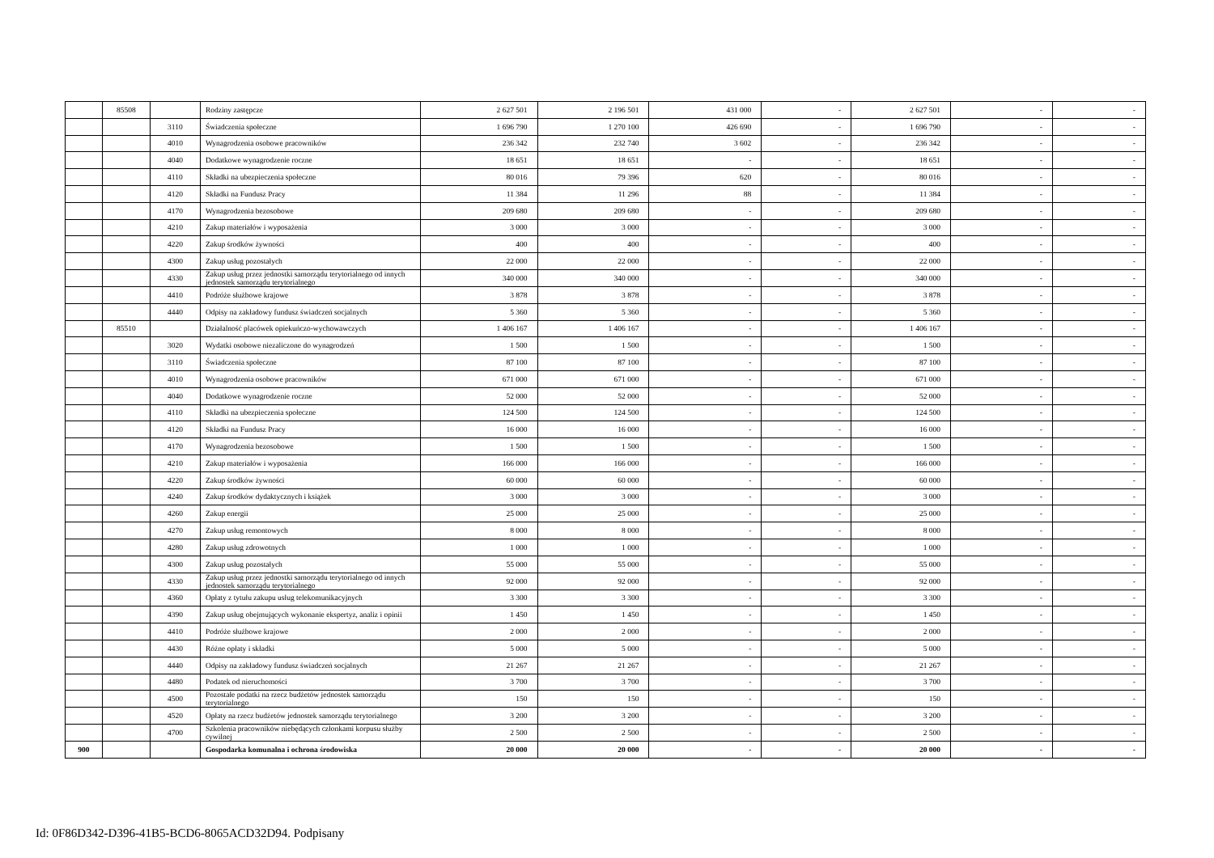| | 85508 | | Rodziny zastępcze | 2 627 501 | 2 196 501 | 431 000 | - | 2 627 501 | - | - |
| | | 3110 | Świadczenia społeczne | 1 696 790 | 1 270 100 | 426 690 | - | 1 696 790 | - | - |
| | | 4010 | Wynagrodzenia osobowe pracowników | 236 342 | 232 740 | 3 602 | - | 236 342 | - | - |
| | | 4040 | Dodatkowe wynagrodzenie roczne | 18 651 | 18 651 | - | - | 18 651 | - | - |
| | | 4110 | Składki na ubezpieczenia społeczne | 80 016 | 79 396 | 620 | - | 80 016 | - | - |
| | | 4120 | Składki na Fundusz Pracy | 11 384 | 11 296 | 88 | - | 11 384 | - | - |
| | | 4170 | Wynagrodzenia bezosobowe | 209 680 | 209 680 | - | - | 209 680 | - | - |
| | | 4210 | Zakup materiałów i wyposażenia | 3 000 | 3 000 | - | - | 3 000 | - | - |
| | | 4220 | Zakup środków żywności | 400 | 400 | - | - | 400 | - | - |
| | | 4300 | Zakup usług pozostałych | 22 000 | 22 000 | - | - | 22 000 | - | - |
| | | 4330 | Zakup usług przez jednostki samorządu terytorialnego od innych jednostek samorządu terytorialnego | 340 000 | 340 000 | - | - | 340 000 | - | - |
| | | 4410 | Podróże służbowe krajowe | 3 878 | 3 878 | - | - | 3 878 | - | - |
| | | 4440 | Odpisy na zakładowy fundusz świadczeń socjalnych | 5 360 | 5 360 | - | - | 5 360 | - | - |
| | 85510 | | Działalność placówek opiekuńczo-wychowawczych | 1 406 167 | 1 406 167 | - | - | 1 406 167 | - | - |
| | | 3020 | Wydatki osobowe niezaliczone do wynagrodzeń | 1 500 | 1 500 | - | - | 1 500 | - | - |
| | | 3110 | Świadczenia społeczne | 87 100 | 87 100 | - | - | 87 100 | - | - |
| | | 4010 | Wynagrodzenia osobowe pracowników | 671 000 | 671 000 | - | - | 671 000 | - | - |
| | | 4040 | Dodatkowe wynagrodzenie roczne | 52 000 | 52 000 | - | - | 52 000 | - | - |
| | | 4110 | Składki na ubezpieczenia społeczne | 124 500 | 124 500 | - | - | 124 500 | - | - |
| | | 4120 | Składki na Fundusz Pracy | 16 000 | 16 000 | - | - | 16 000 | - | - |
| | | 4170 | Wynagrodzenia bezosobowe | 1 500 | 1 500 | - | - | 1 500 | - | - |
| | | 4210 | Zakup materiałów i wyposażenia | 166 000 | 166 000 | - | - | 166 000 | - | - |
| | | 4220 | Zakup środków żywności | 60 000 | 60 000 | - | - | 60 000 | - | - |
| | | 4240 | Zakup środków dydaktycznych i książek | 3 000 | 3 000 | - | - | 3 000 | - | - |
| | | 4260 | Zakup energii | 25 000 | 25 000 | - | - | 25 000 | - | - |
| | | 4270 | Zakup usług remontowych | 8 000 | 8 000 | - | - | 8 000 | - | - |
| | | 4280 | Zakup usług zdrowotnych | 1 000 | 1 000 | - | - | 1 000 | - | - |
| | | 4300 | Zakup usług pozostałych | 55 000 | 55 000 | - | - | 55 000 | - | - |
| | | 4330 | Zakup usług przez jednostki samorządu terytorialnego od innych jednostek samorządu terytorialnego | 92 000 | 92 000 | - | - | 92 000 | - | - |
| | | 4360 | Opłaty z tytułu zakupu usług telekomunikacyjnych | 3 300 | 3 300 | - | - | 3 300 | - | - |
| | | 4390 | Zakup usług obejmujących wykonanie ekspertyz, analiz i opinii | 1 450 | 1 450 | - | - | 1 450 | - | - |
| | | 4410 | Podróże służbowe krajowe | 2 000 | 2 000 | - | - | 2 000 | - | - |
| | | 4430 | Różne opłaty i składki | 5 000 | 5 000 | - | - | 5 000 | - | - |
| | | 4440 | Odpisy na zakładowy fundusz świadczeń socjalnych | 21 267 | 21 267 | - | - | 21 267 | - | - |
| | | 4480 | Podatek od nieruchomości | 3 700 | 3 700 | - | - | 3 700 | - | - |
| | | 4500 | Pozostałe podatki na rzecz budżetów jednostek samorządu terytorialnego | 150 | 150 | - | - | 150 | - | - |
| | | 4520 | Opłaty na rzecz budżetów jednostek samorządu terytorialnego | 3 200 | 3 200 | - | - | 3 200 | - | - |
| | | 4700 | Szkolenia pracowników niebędących członkami korpusu służby cywilnej | 2 500 | 2 500 | - | - | 2 500 | - | - |
| 900 | | | Gospodarka komunalna i ochrona środowiska | 20 000 | 20 000 | - | - | 20 000 | - | - |
Id: 0F86D342-D396-41B5-BCD6-8065ACD32D94. Podpisany